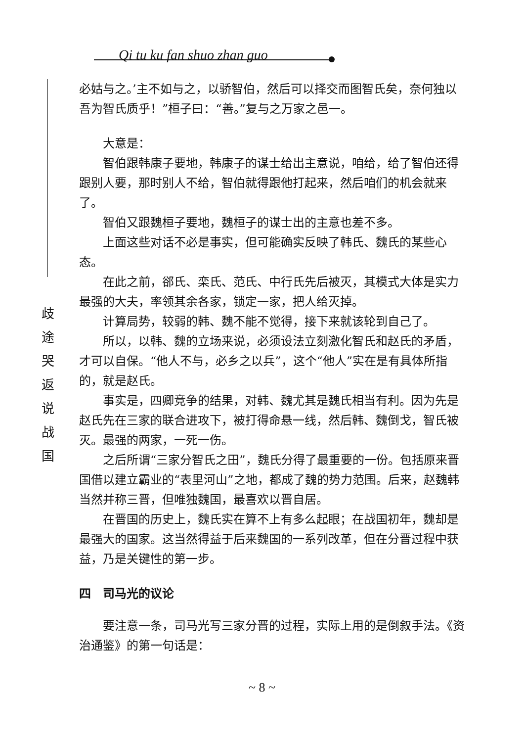Qi tu ku fan shuo zhan guo
歧
途
哭
返
说
战
国
必姑与之。’主不如与之，以骄智伯，然后可以择交而图智氏矣，奈何独以吾为智氏质乎！”桓子曰：“善。”复与之万家之邑一。
大意是：
智伯跟韩康子要地，韩康子的谋士给出主意说，咱给，给了智伯还得跟别人要，那时别人不给，智伯就得跟他打起来，然后咱们的机会就来了。
智伯又跟魏桓子要地，魏桓子的谋士出的主意也差不多。
上面这些对话不必是事实，但可能确实反映了韩氏、魏氏的某些心态。
在此之前，郤氏、栾氏、范氏、中行氏先后被灭，其模式大体是实力最强的大夫，率领其余各家，锁定一家，把人给灭掉。
计算局势，较弱的韩、魏不能不觉得，接下来就该轮到自己了。
所以，以韩、魏的立场来说，必须设法立刻激化智氏和赵氏的矛盾，才可以自保。“他人不与，必乡之以兵”，这个“他人”实在是有具体所指的，就是赵氏。
事实是，四卿竞争的结果，对韩、魏尤其是魏氏相当有利。因为先是赵氏先在三家的联合进攻下，被打得命悬一线，然后韩、魏倒戈，智氏被灭。最强的两家，一死一伤。
之后所谓“三家分智氏之田”，魏氏分得了最重要的一份。包括原来晋国借以建立霸业的“表里河山”之地，都成了魏的势力范围。后来，赵魏韩当然并称三晋，但唯独魏国，最喜欢以晋自居。
在晋国的历史上，魏氏实在算不上有多么起眼；在战国初年，魏却是最强大的国家。这当然得益于后来魏国的一系列改革，但在分晋过程中获益，乃是关键性的第一步。
四　司马光的议论
要注意一条，司马光写三家分晋的过程，实际上用的是倒叙手法。《资治通鉴》的第一句话是：
~ 8 ~